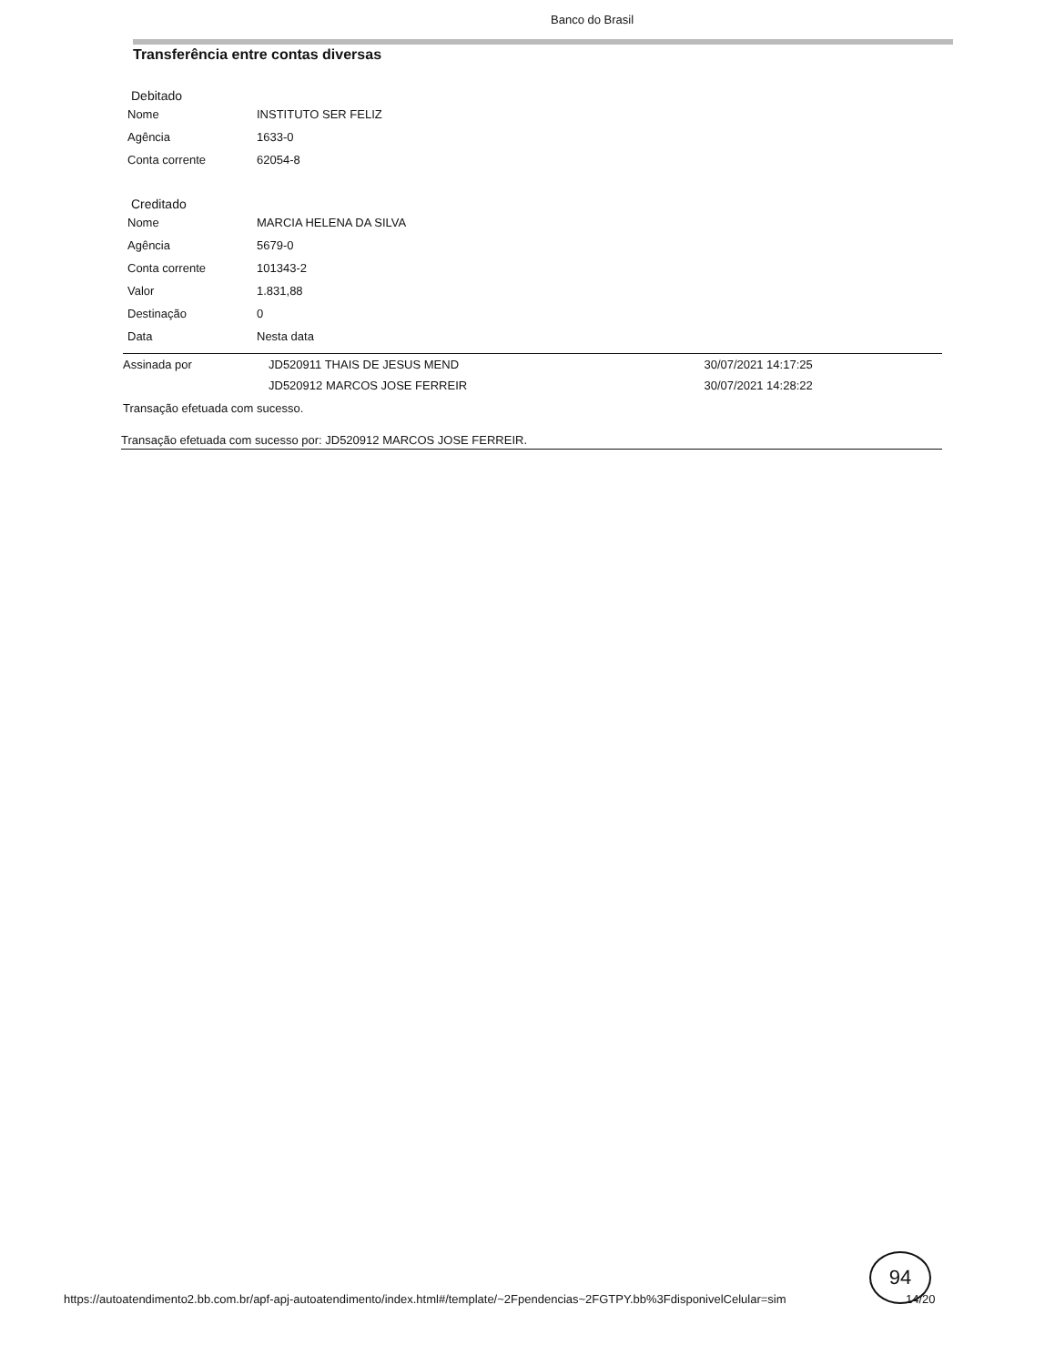Banco do Brasil
Transferência entre contas diversas
Debitado
| Nome | INSTITUTO SER FELIZ |
| Agência | 1633-0 |
| Conta corrente | 62054-8 |
Creditado
| Nome | MARCIA HELENA DA SILVA |
| Agência | 5679-0 |
| Conta corrente | 101343-2 |
| Valor | 1.831,88 |
| Destinação | 0 |
| Data | Nesta data |
| Assinada por | JD520911 THAIS DE JESUS MEND | 30/07/2021 14:17:25 |
| | JD520912 MARCOS JOSE FERREIR | 30/07/2021 14:28:22 |
Transação efetuada com sucesso.
Transação efetuada com sucesso por: JD520912 MARCOS JOSE FERREIR.
94
https://autoatendimento2.bb.com.br/apf-apj-autoatendimento/index.html#/template/~2Fpendencias~2FGTPY.bb%3FdisponivelCelular=sim
14/20